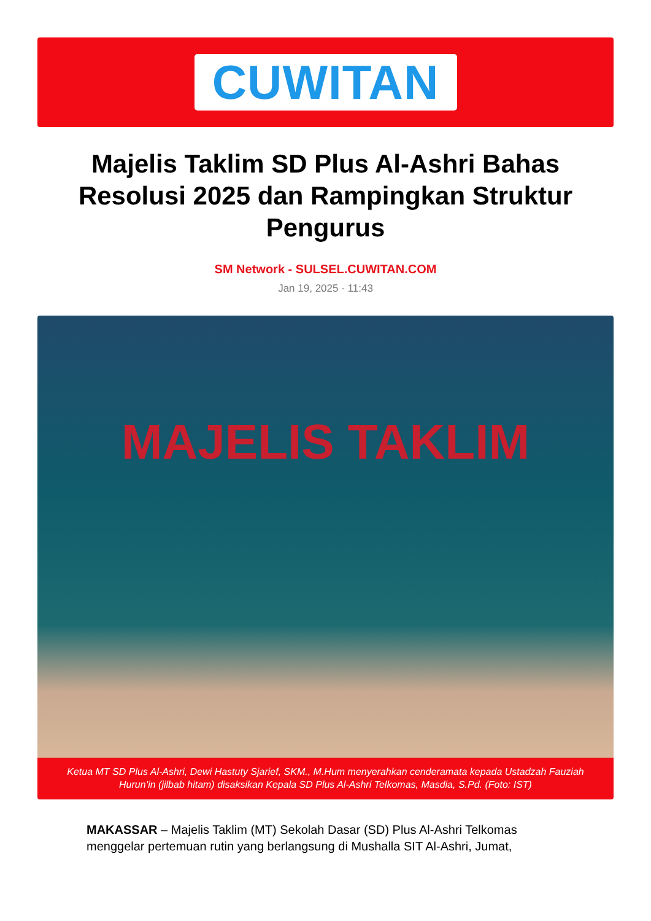CUWITAN
Majelis Taklim SD Plus Al-Ashri Bahas Resolusi 2025 dan Rampingkan Struktur Pengurus
SM Network - SULSEL.CUWITAN.COM
Jan 19, 2025 - 11:43
MAJELIS TAKLIM
Ketua MT SD Plus Al-Ashri, Dewi Hastuty Sjarief, SKM., M.Hum menyerahkan cenderamata kepada Ustadzah Fauziah Hurun’in (jilbab hitam) disaksikan Kepala SD Plus Al-Ashri Telkomas, Masdia, S.Pd. (Foto: IST)
MAKASSAR – Majelis Taklim (MT) Sekolah Dasar (SD) Plus Al-Ashri Telkomas menggelar pertemuan rutin yang berlangsung di Mushalla SIT Al-Ashri, Jumat,